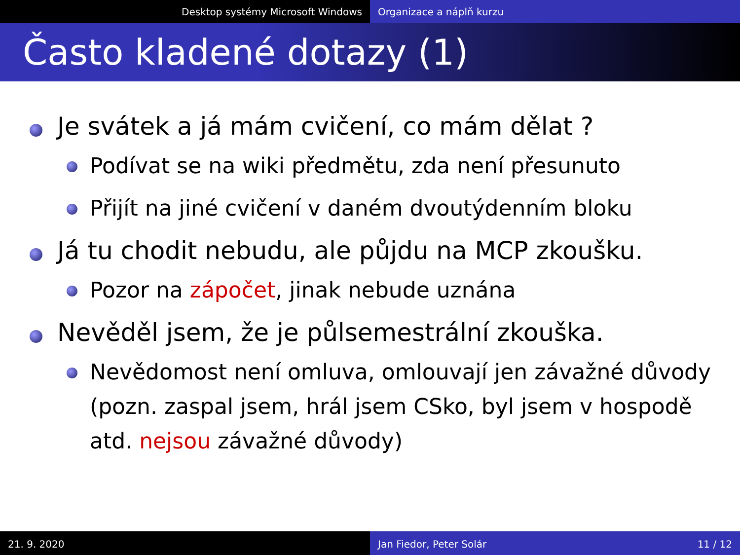Desktop systémy Microsoft Windows Organizace a náplň kurzu
Často kladené dotazy (1)
Je svátek a já mám cvičení, co mám dělat ?
Podívat se na wiki předmětu, zda není přesunuto
Přijít na jiné cvičení v daném dvoutýdenním bloku
Já tu chodit nebudu, ale půjdu na MCP zkoušku.
Pozor na zápočet, jinak nebude uznána
Nevěděl jsem, že je půlsemestrální zkouška.
Nevědomost není omluva, omlouvají jen závažné důvody (pozn. zaspal jsem, hrál jsem CSko, byl jsem v hospodě atd. nejsou závažné důvody)
21. 9. 2020 Jan Fiedor, Peter Solár 11 / 12